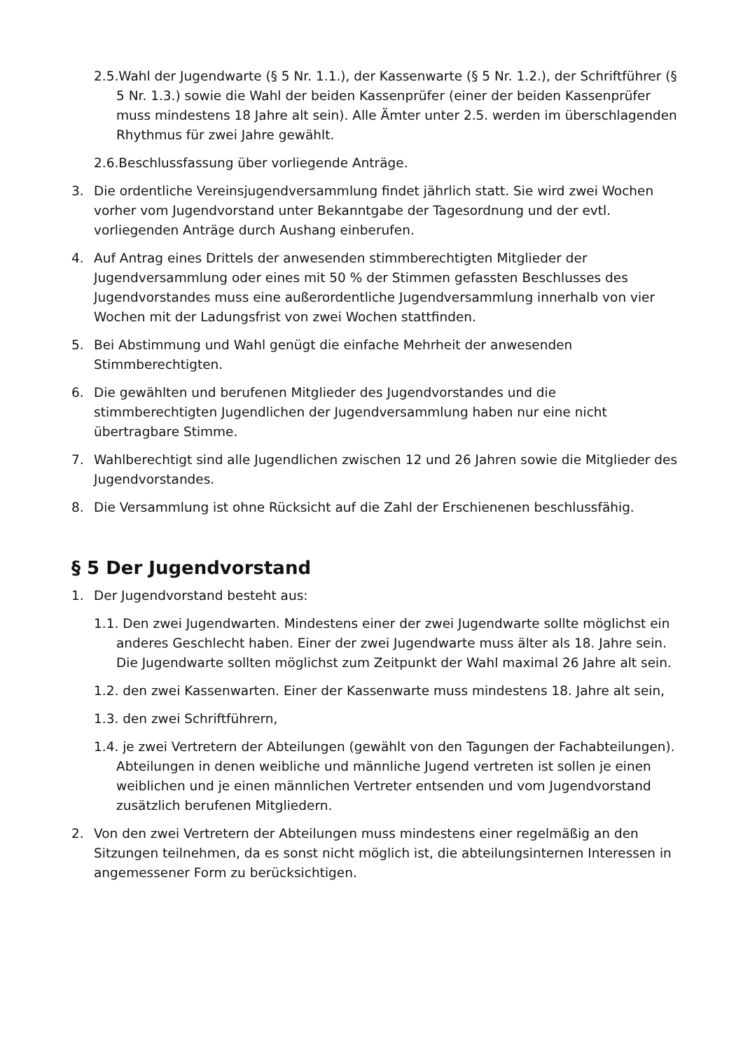2.5.Wahl der Jugendwarte (§ 5 Nr. 1.1.), der Kassenwarte (§ 5 Nr. 1.2.), der Schriftführer (§ 5 Nr. 1.3.) sowie die Wahl der beiden Kassenprüfer (einer der beiden Kassenprüfer muss mindestens 18 Jahre alt sein). Alle Ämter unter 2.5. werden im überschlagenden Rhythmus für zwei Jahre gewählt.
2.6.Beschlussfassung über vorliegende Anträge.
3. Die ordentliche Vereinsjugendversammlung findet jährlich statt. Sie wird zwei Wochen vorher vom Jugendvorstand unter Bekanntgabe der Tagesordnung und der evtl. vorliegenden Anträge durch Aushang einberufen.
4. Auf Antrag eines Drittels der anwesenden stimmberechtigten Mitglieder der Jugendversammlung oder eines mit 50 % der Stimmen gefassten Beschlusses des Jugendvorstandes muss eine außerordentliche Jugendversammlung innerhalb von vier Wochen mit der Ladungsfrist von zwei Wochen stattfinden.
5. Bei Abstimmung und Wahl genügt die einfache Mehrheit der anwesenden Stimmberechtigten.
6. Die gewählten und berufenen Mitglieder des Jugendvorstandes und die stimmberechtigten Jugendlichen der Jugendversammlung haben nur eine nicht übertragbare Stimme.
7. Wahlberechtigt sind alle Jugendlichen zwischen 12 und 26 Jahren sowie die Mitglieder des Jugendvorstandes.
8. Die Versammlung ist ohne Rücksicht auf die Zahl der Erschienenen beschlussfähig.
§ 5 Der Jugendvorstand
1. Der Jugendvorstand besteht aus:
1.1. Den zwei Jugendwarten. Mindestens einer der zwei Jugendwarte sollte möglichst ein anderes Geschlecht haben. Einer der zwei Jugendwarte muss älter als 18. Jahre sein. Die Jugendwarte sollten möglichst zum Zeitpunkt der Wahl maximal 26 Jahre alt sein.
1.2. den zwei Kassenwarten. Einer der Kassenwarte muss mindestens 18. Jahre alt sein,
1.3. den zwei Schriftführern,
1.4. je zwei Vertretern der Abteilungen (gewählt von den Tagungen der Fachabteilungen). Abteilungen in denen weibliche und männliche Jugend vertreten ist sollen je einen weiblichen und je einen männlichen Vertreter entsenden und vom Jugendvorstand zusätzlich berufenen Mitgliedern.
2. Von den zwei Vertretern der Abteilungen muss mindestens einer regelmäßig an den Sitzungen teilnehmen, da es sonst nicht möglich ist, die abteilungsinternen Interessen in angemessener Form zu berücksichtigen.